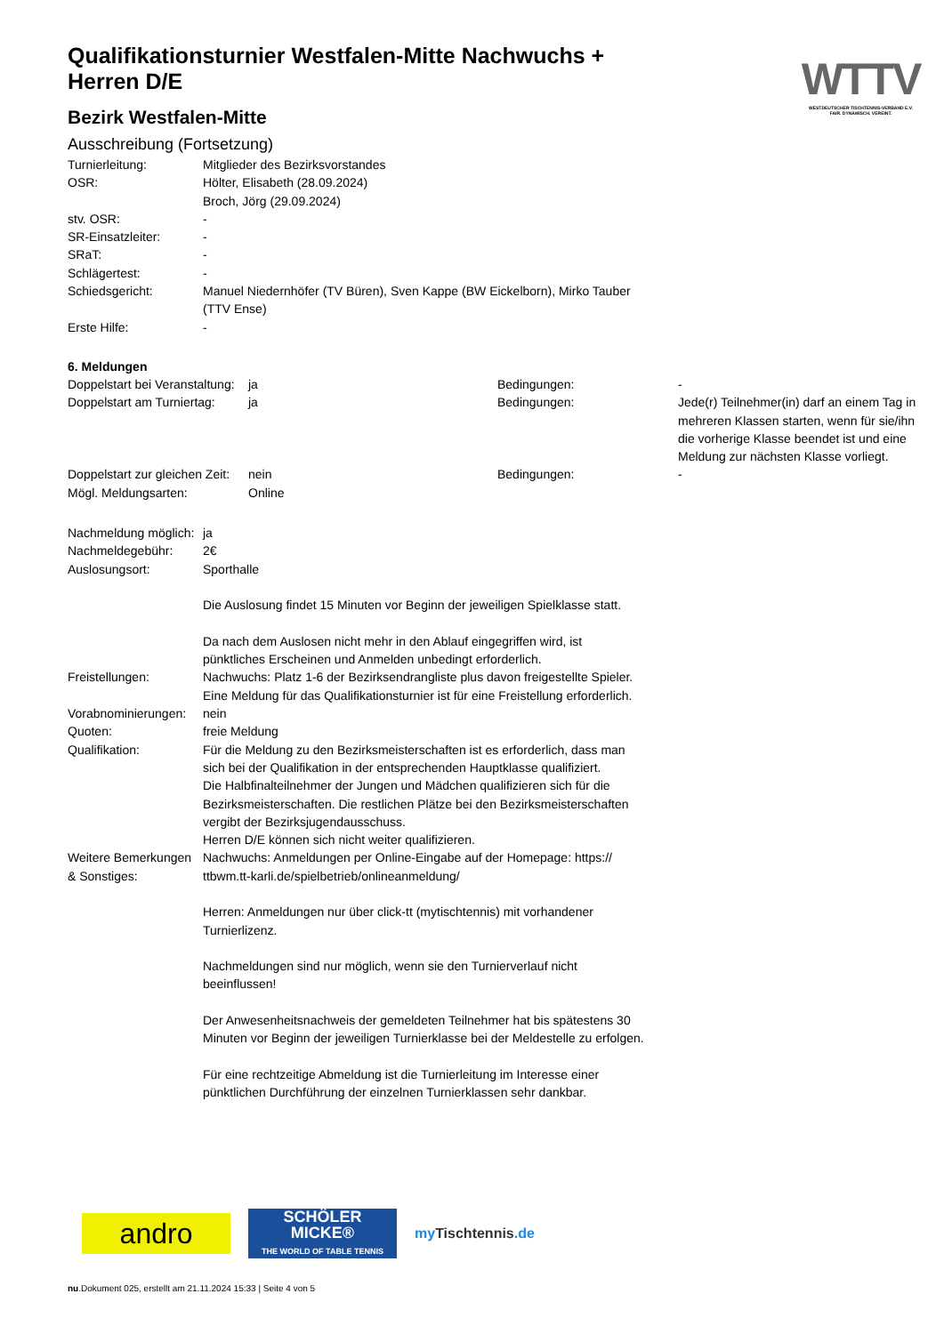WTTV
WESTDEUTSCHER TISCHTENNIS-VERBAND E.V.
FAIR. DYNAMISCH. VEREINT.
Qualifikationsturnier Westfalen-Mitte Nachwuchs + Herren D/E
Bezirk Westfalen-Mitte
Ausschreibung (Fortsetzung)
| Turnierleitung: | Mitglieder des Bezirksvorstandes |
| OSR: | Hölter, Elisabeth (28.09.2024) Broch, Jörg (29.09.2024) |
| stv. OSR: | - |
| SR-Einsatzleiter: | - |
| SRaT: | - |
| Schlägertest: | - |
| Schiedsgericht: | Manuel Niedernhöfer (TV Büren), Sven Kappe (BW Eickelborn), Mirko Tauber (TTV Ense) |
| Erste Hilfe: | - |
6. Meldungen
| Doppelstart bei Veranstaltung: | ja | Bedingungen: | - |
| Doppelstart am Turniertag: | ja | Bedingungen: | Jede(r) Teilnehmer(in) darf an einem Tag in mehreren Klassen starten, wenn für sie/ihn die vorherige Klasse beendet ist und eine Meldung zur nächsten Klasse vorliegt. |
| Doppelstart zur gleichen Zeit: | nein | Bedingungen: | - |
| Mögl. Meldungsarten: | Online | | |
| Nachmeldung möglich: | ja |
| Nachmeldegebühr: | 2€ |
| Auslosungsort: | Sporthalle Die Auslosung findet 15 Minuten vor Beginn der jeweiligen Spielklasse statt. Da nach dem Auslosen nicht mehr in den Ablauf eingegriffen wird, ist pünktliches Erscheinen und Anmelden unbedingt erforderlich. |
| Freistellungen: | Nachwuchs: Platz 1-6 der Bezirksendrangliste plus davon freigestellte Spieler. Eine Meldung für das Qualifikationsturnier ist für eine Freistellung erforderlich. |
| Vorabnominierungen: | nein |
| Quoten: | freie Meldung |
| Qualifikation: | Für die Meldung zu den Bezirksmeisterschaften ist es erforderlich, dass man sich bei der Qualifikation in der entsprechenden Hauptklasse qualifiziert. Die Halbfinalteilnehmer der Jungen und Mädchen qualifizieren sich für die Bezirksmeisterschaften. Die restlichen Plätze bei den Bezirksmeisterschaften vergibt der Bezirksjugendausschuss. Herren D/E können sich nicht weiter qualifizieren. |
| Weitere Bemerkungen & Sonstiges: | Nachwuchs: Anmeldungen per Online-Eingabe auf der Homepage: https:// ttbwm.tt-karli.de/spielbetrieb/onlineanmeldung/ Herren: Anmeldungen nur über click-tt (mytischtennis) mit vorhandener Turnierlizenz. Nachmeldungen sind nur möglich, wenn sie den Turnierverlauf nicht beeinflussen! Der Anwesenheitsnachweis der gemeldeten Teilnehmer hat bis spätestens 30 Minuten vor Beginn der jeweiligen Turnierklasse bei der Meldestelle zu erfolgen. Für eine rechtzeitige Abmeldung ist die Turnierleitung im Interesse einer pünktlichen Durchführung der einzelnen Turnierklassen sehr dankbar. |
andro
SCHÖLER
MICKE®
THE WORLD OF TABLE TENNIS
my Tischtennis.de
nu.Dokument 025, erstellt am 21.11.2024 15:33 | Seite 4 von 5